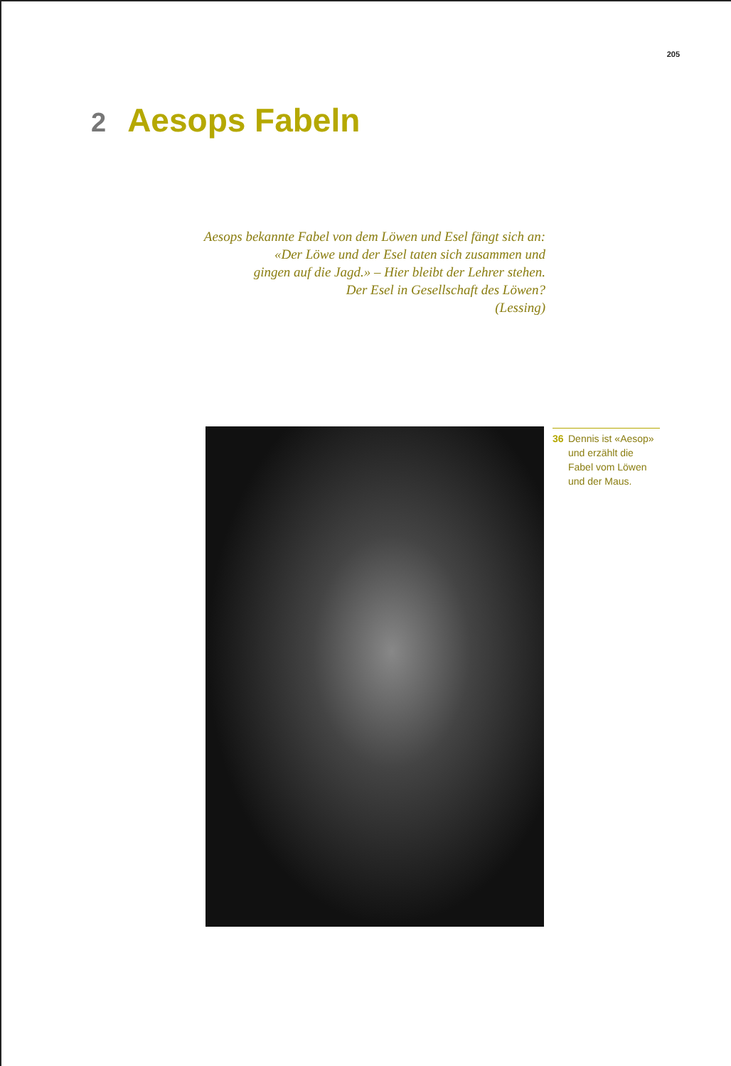205
2 Aesops Fabeln
Aesops bekannte Fabel von dem Löwen und Esel fängt sich an:
«Der Löwe und der Esel taten sich zusammen und
gingen auf die Jagd.» – Hier bleibt der Lehrer stehen.
Der Esel in Gesellschaft des Löwen?
(Lessing)
36 Dennis ist «Aesop» und erzählt die Fabel vom Löwen und der Maus.